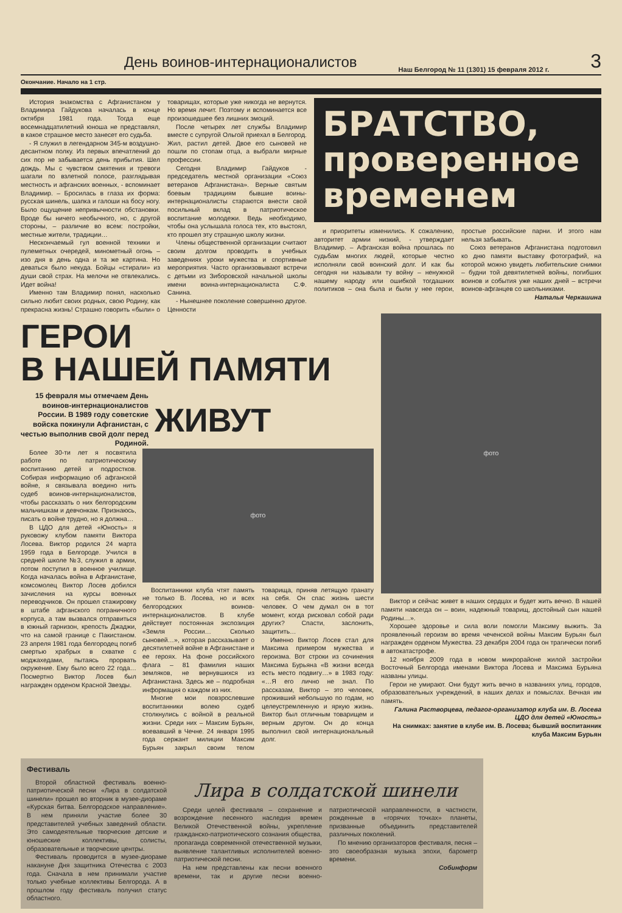День воинов-интернационалистов
Наш Белгород № 11 (1301) 15 февраля 2012 г. 3
Окончание. Начало на 1 стр.
История знакомства с Афганистаном у Владимира Гайдукова началась в конце октября 1981 года. Тогда еще восемнадцатилетний юноша не представлял, в какое страшное место занесет его судьба.
- Я служил в легендарном 345-м воздушно-десантном полку. Из первых впечатлений до сих пор не забывается день прибытия. Шел дождь. Мы с чувством смятения и тревоги шагали по взлетной полосе, разглядывая местность и афганских военных, - вспоминает Владимир. – Бросилась в глаза их форма: русская шинель, шапка и галоши на босу ногу. Было ощущение непривычности обстановки. Вроде бы ничего необычного, но, с другой стороны, – различие во всем: постройки, местные жители, традиции…
Нескончаемый гул военной техники и пулеметных очередей, минометный огонь – изо дня в день одна и та же картина. Но деваться было некуда. Бойцы «стирали» из души свой страх. На мелочи не отвлекались. Идет война!
Именно там Владимир понял, насколько сильно любит своих родных, свою Родину, как прекрасна жизнь! Страшно говорить «были» о товарищах, которые уже никогда не вернутся. Но время лечит. Поэтому и вспоминается все произошедшее без лишних эмоций.
После четырех лет службы Владимир вместе с супругой Ольгой приехал в Белгород. Жил, растил детей. Двое его сыновей не пошли по стопам отца, а выбрали мирные профессии.
Сегодня Владимир Гайдуков - председатель местной организации «Союз ветеранов Афганистана». Верные святым боевым традициям бывшие воины-интернационалисты стараются внести свой посильный вклад в патриотическое воспитание молодежи. Ведь необходимо, чтобы она услышала голоса тех, кто выстоял, кто прошел эту страшную школу жизни.
Члены общественной организации считают своим долгом проводить в учебных заведениях уроки мужества и спортивные мероприятия. Часто организовывают встречи с детьми из Зиборовской начальной школы имени воина-интернационалиста С.Ф. Санина.
- Нынешнее поколение совершенно другое. Ценности
БРАТСТВО, проверенное временем
и приоритеты изменились. К сожалению, авторитет армии низкий, - утверждает Владимир. – Афганская война прошлась по судьбам многих людей, которые честно исполняли свой воинский долг. И как бы сегодня ни называли ту войну – ненужной нашему народу или ошибкой тогдашних политиков – она была и были у нее герои, простые российские парни. И этого нам нельзя забывать.
Союз ветеранов Афганистана подготовил ко дню памяти выставку фотографий, на которой можно увидеть любительские снимки – будни той девятилетней войны, погибших воинов и события уже наших дней – встречи воинов-афганцев со школьниками.
Наталья Черкашина
ГЕРОИ
В НАШЕЙ ПАМЯТИ
15 февраля мы отмечаем День воинов-интернационалистов России. В 1989 году советские войска покинули Афганистан, с честью выполнив свой долг перед Родиной. ЖИВУТ
Более 30-ти лет я посвятила работе по патриотическому воспитанию детей и подростков. Собирая информацию об афганской войне, я связывала воедино нить судеб воинов-интернационалистов, чтобы рассказать о них белгородским мальчишкам и девчонкам. Признаюсь, писать о войне трудно, но я должна…
В ЦДО для детей «Юность» я руковожу клубом памяти Виктора Лосева. Виктор родился 24 марта 1959 года в Белгороде. Учился в средней школе №3, служил в армии, потом поступил в военное училище. Когда началась война в Афганистане, комсомолец Виктор Лосев добился зачисления на курсы военных переводчиков. Он прошел стажировку в штабе афганского пограничного корпуса, а там вызвался отправиться в южный гарнизон, крепость Джаджи, что на самой границе с Пакистаном. 23 апреля 1981 года белгородец погиб смертью храбрых в схватке с моджахедами, пытаясь прорвать окружение. Ему было всего 22 года… Посмертно Виктор Лосев был награжден орденом Красной Звезды.
фото
Воспитанники клуба чтят память не только В. Лосева, но и всех белгородских воинов-интернационалистов. В клубе действует постоянная экспозиция «Земля России… Сколько сыновей…», которая рассказывает о десятилетней войне в Афганистане и ее героях. На фоне российского флага – 81 фамилия наших земляков, не вернувшихся из Афганистана. Здесь же – подробная информация о каждом из них.
Многие мои повзрослевшие воспитанники волею судеб столкнулись с войной в реальной жизни. Среди них – Максим Бурьян, воевавший в Чечне. 24 января 1995 года сержант милиции Максим Бурьян закрыл своим телом товарища, приняв летящую гранату на себя. Он спас жизнь шести человек. О чем думал он в тот момент, когда рисковал собой ради других? Спасти, заслонить, защитить…
Именно Виктор Лосев стал для Максима примером мужества и героизма. Вот строки из сочинения Максима Бурьяна «В жизни всегда есть место подвигу…» в 1983 году: «…Я его лично не знал. По рассказам, Виктор – это человек, проживший небольшую по годам, но целеустремленную и яркую жизнь. Виктор был отличным товарищем и верным другом. Он до конца выполнил свой интернациональный долг.
фото
Виктор и сейчас живет в наших сердцах и будет жить вечно. В нашей памяти навсегда он – воин, надежный товарищ, достойный сын нашей Родины…».
Хорошее здоровье и сила воли помогли Максиму выжить. За проявленный героизм во время чеченской войны Максим Бурьян был награжден орденом Мужества. 23 декабря 2004 года он трагически погиб в автокатастрофе.
12 ноября 2009 года в новом микрорайоне жилой застройки Восточный Белгорода именами Виктора Лосева и Максима Бурьяна названы улицы.
Герои не умирают. Они будут жить вечно в названиях улиц, городов, образовательных учреждений, в наших делах и помыслах. Вечная им память.
Галина Растворцева, педагог-организатор клуба им. В. Лосева ЦДО для детей «Юность»
На снимках: занятие в клубе им. В. Лосева; бывший воспитанник клуба Максим Бурьян
Фестиваль
Второй областной фестиваль военно-патриотической песни «Лира в солдатской шинели» прошел во вторник в музее-диораме «Курская битва. Белгородское направление». В нем приняли участие более 30 представителей учебных заведений области. Это самодеятельные творческие детские и юношеские коллективы, солисты, образовательные и творческие центры.
Фестиваль проводится в музее-диораме накануне Дня защитника Отечества с 2003 года. Сначала в нем принимали участие только учебные коллективы Белгорода. А в прошлом году фестиваль получил статус областного.
Лира в солдатской шинели
Среди целей фестиваля – сохранение и возрождение песенного наследия времен Великой Отечественной войны, укрепление гражданско-патриотического сознания общества, пропаганда современной отечественной музыки, выявление талантливых исполнителей военно-патриотической песни.
На нем представлены как песни военного времени, так и другие песни военно-патриотической направленности, в частности, рожденные в «горячих точках» планеты, призванные объединить представителей различных поколений.
По мнению организаторов фестиваля, песня – это своеобразная музыка эпохи, барометр времени.
Собинформ